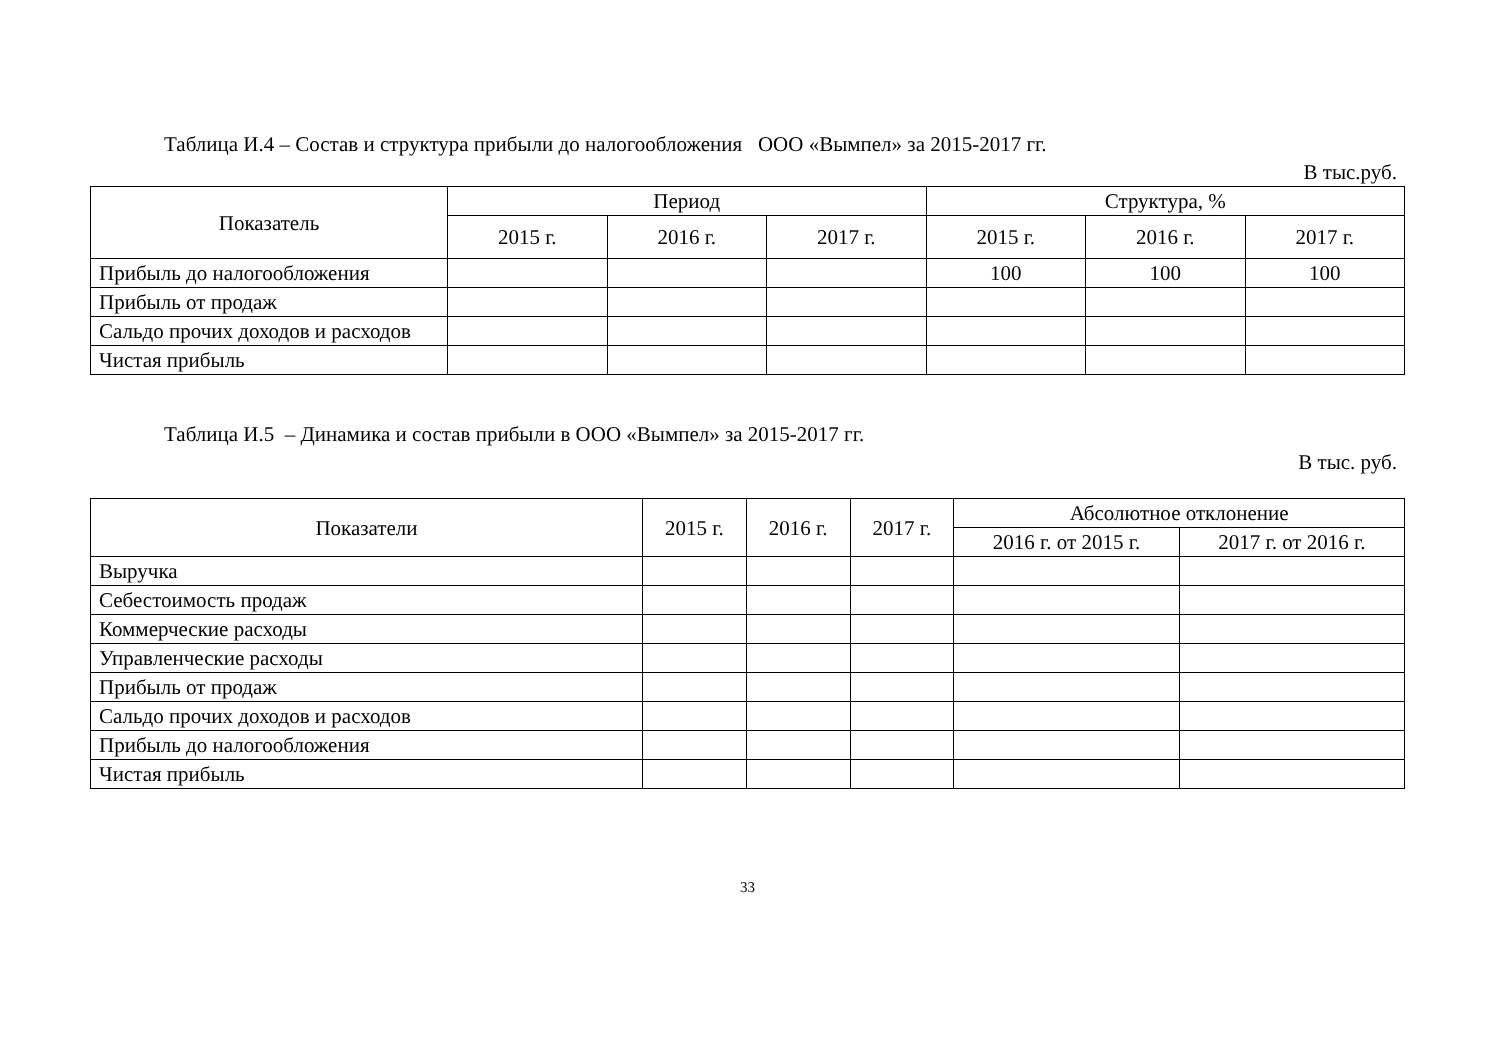Таблица И.4 – Состав и структура прибыли до налогообложения ООО «Вымпел» за 2015-2017 гг.
В тыс.руб.
| Показатель | Период | | | Структура, % | | |
| --- | --- | --- | --- | --- | --- | --- |
| | 2015 г. | 2016 г. | 2017 г. | 2015 г. | 2016 г. | 2017 г. |
| Прибыль до налогообложения | | | | 100 | 100 | 100 |
| Прибыль от продаж | | | | | | |
| Сальдо прочих доходов и расходов | | | | | | |
| Чистая прибыль | | | | | | |
Таблица И.5 – Динамика и состав прибыли в ООО «Вымпел» за 2015-2017 гг.
В тыс. руб.
| Показатели | 2015 г. | 2016 г. | 2017 г. | Абсолютное отклонение | |
| --- | --- | --- | --- | --- | --- |
| | | | | 2016 г. от 2015 г. | 2017 г. от 2016 г. |
| Выручка | | | | | |
| Себестоимость продаж | | | | | |
| Коммерческие расходы | | | | | |
| Управленческие расходы | | | | | |
| Прибыль от продаж | | | | | |
| Сальдо прочих доходов и расходов | | | | | |
| Прибыль до налогообложения | | | | | |
| Чистая прибыль | | | | | |
33